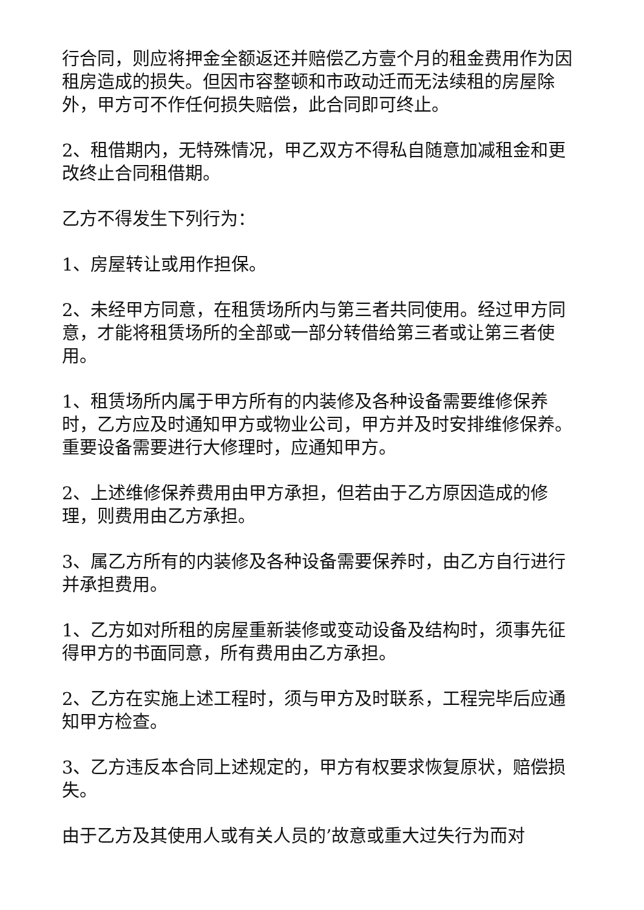行合同，则应将押金全额返还并赔偿乙方壹个月的租金费用作为因租房造成的损失。但因市容整顿和市政动迁而无法续租的房屋除外，甲方可不作任何损失赔偿，此合同即可终止。
2、租借期内，无特殊情况，甲乙双方不得私自随意加减租金和更改终止合同租借期。
乙方不得发生下列行为：
1、房屋转让或用作担保。
2、未经甲方同意，在租赁场所内与第三者共同使用。经过甲方同意，才能将租赁场所的全部或一部分转借给第三者或让第三者使用。
1、租赁场所内属于甲方所有的内装修及各种设备需要维修保养时，乙方应及时通知甲方或物业公司，甲方并及时安排维修保养。重要设备需要进行大修理时，应通知甲方。
2、上述维修保养费用由甲方承担，但若由于乙方原因造成的修理，则费用由乙方承担。
3、属乙方所有的内装修及各种设备需要保养时，由乙方自行进行并承担费用。
1、乙方如对所租的房屋重新装修或变动设备及结构时，须事先征得甲方的书面同意，所有费用由乙方承担。
2、乙方在实施上述工程时，须与甲方及时联系，工程完毕后应通知甲方检查。
3、乙方违反本合同上述规定的，甲方有权要求恢复原状，赔偿损失。
由于乙方及其使用人或有关人员的’故意或重大过失行为而对